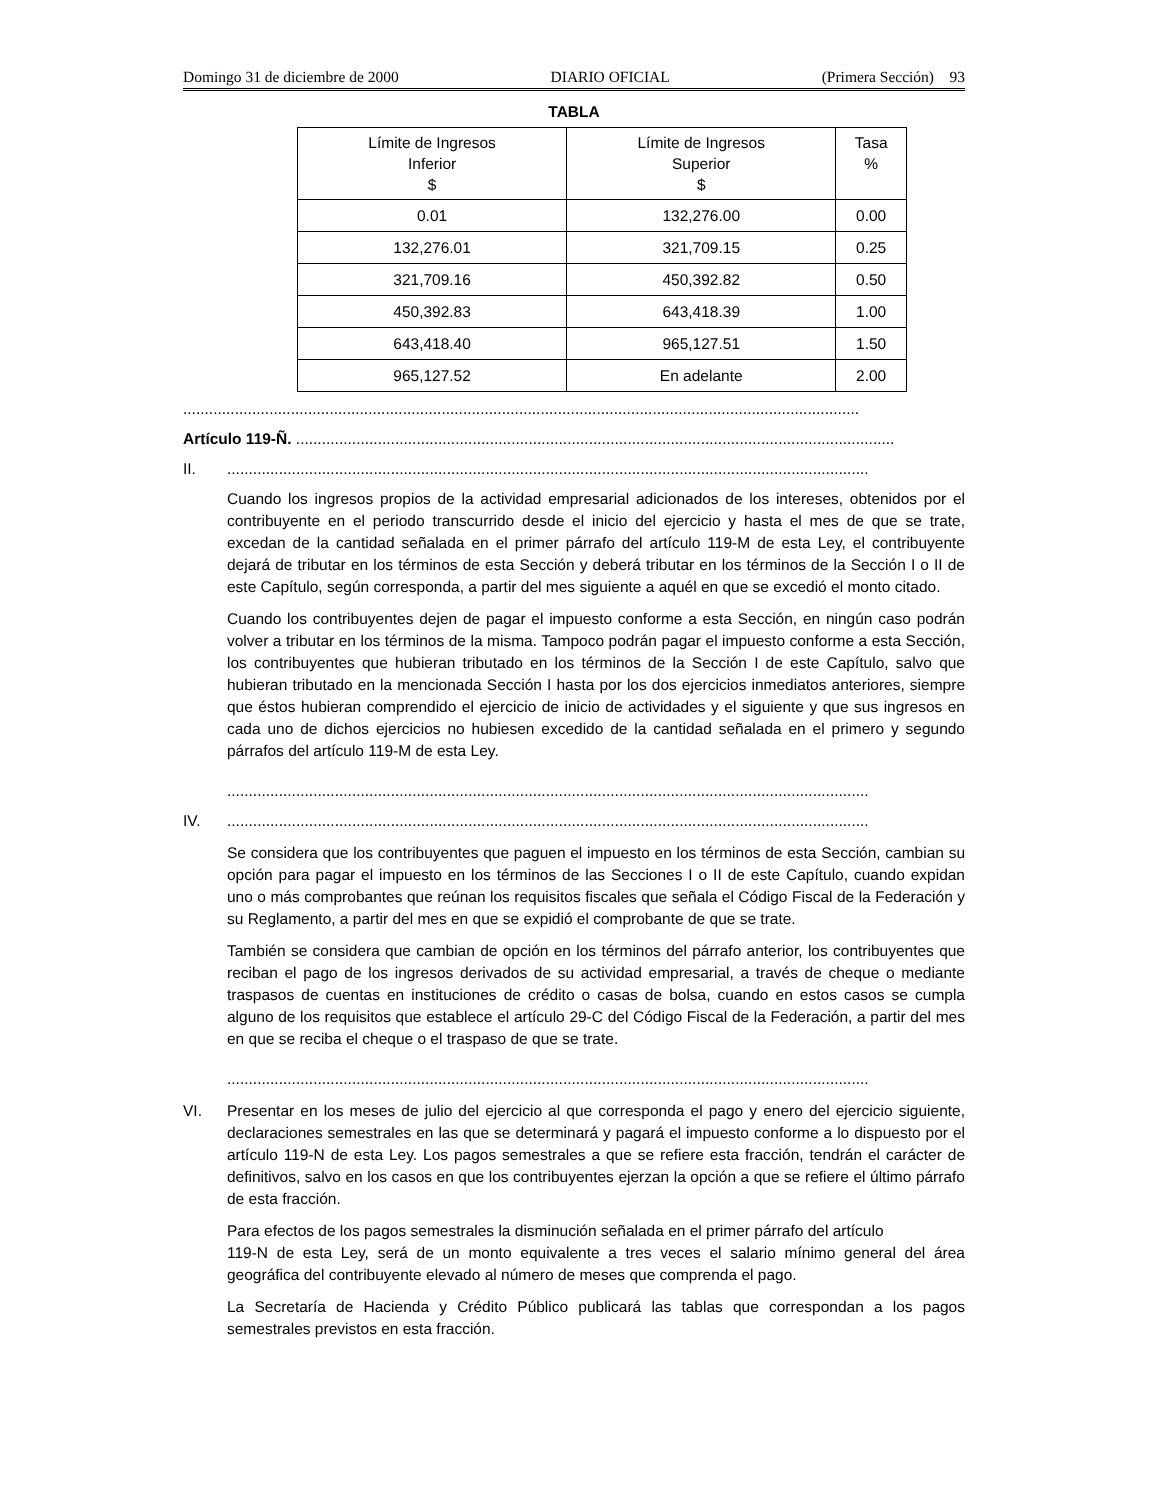Domingo 31 de diciembre de 2000 DIARIO OFICIAL (Primera Sección) 93
TABLA
| Límite de Ingresos Inferior $ | Límite de Ingresos Superior $ | Tasa % |
| --- | --- | --- |
| 0.01 | 132,276.00 | 0.00 |
| 132,276.01 | 321,709.15 | 0.25 |
| 321,709.16 | 450,392.82 | 0.50 |
| 450,392.83 | 643,418.39 | 1.00 |
| 643,418.40 | 965,127.51 | 1.50 |
| 965,127.52 | En adelante | 2.00 |
.............................................................................................................................................................
Artículo 119-Ñ. ...........................................................................................................................................
II. .....................................................................................................................................................
Cuando los ingresos propios de la actividad empresarial adicionados de los intereses, obtenidos por el contribuyente en el periodo transcurrido desde el inicio del ejercicio y hasta el mes de que se trate, excedan de la cantidad señalada en el primer párrafo del artículo 119-M de esta Ley, el contribuyente dejará de tributar en los términos de esta Sección y deberá tributar en los términos de la Sección I o II de este Capítulo, según corresponda, a partir del mes siguiente a aquél en que se excedió el monto citado.
Cuando los contribuyentes dejen de pagar el impuesto conforme a esta Sección, en ningún caso podrán volver a tributar en los términos de la misma. Tampoco podrán pagar el impuesto conforme a esta Sección, los contribuyentes que hubieran tributado en los términos de la Sección I de este Capítulo, salvo que hubieran tributado en la mencionada Sección I hasta por los dos ejercicios inmediatos anteriores, siempre que éstos hubieran comprendido el ejercicio de inicio de actividades y el siguiente y que sus ingresos en cada uno de dichos ejercicios no hubiesen excedido de la cantidad señalada en el primero y segundo párrafos del artículo 119-M de esta Ley.
.....................................................................................................................................................
IV. .....................................................................................................................................................
Se considera que los contribuyentes que paguen el impuesto en los términos de esta Sección, cambian su opción para pagar el impuesto en los términos de las Secciones I o II de este Capítulo, cuando expidan uno o más comprobantes que reúnan los requisitos fiscales que señala el Código Fiscal de la Federación y su Reglamento, a partir del mes en que se expidió el comprobante de que se trate.
También se considera que cambian de opción en los términos del párrafo anterior, los contribuyentes que reciban el pago de los ingresos derivados de su actividad empresarial, a través de cheque o mediante traspasos de cuentas en instituciones de crédito o casas de bolsa, cuando en estos casos se cumpla alguno de los requisitos que establece el artículo 29-C del Código Fiscal de la Federación, a partir del mes en que se reciba el cheque o el traspaso de que se trate.
.....................................................................................................................................................
VI. Presentar en los meses de julio del ejercicio al que corresponda el pago y enero del ejercicio siguiente, declaraciones semestrales en las que se determinará y pagará el impuesto conforme a lo dispuesto por el artículo 119-N de esta Ley. Los pagos semestrales a que se refiere esta fracción, tendrán el carácter de definitivos, salvo en los casos en que los contribuyentes ejerzan la opción a que se refiere el último párrafo de esta fracción.
Para efectos de los pagos semestrales la disminución señalada en el primer párrafo del artículo
119-N de esta Ley, será de un monto equivalente a tres veces el salario mínimo general del área geográfica del contribuyente elevado al número de meses que comprenda el pago.
La Secretaría de Hacienda y Crédito Público publicará las tablas que correspondan a los pagos semestrales previstos en esta fracción.